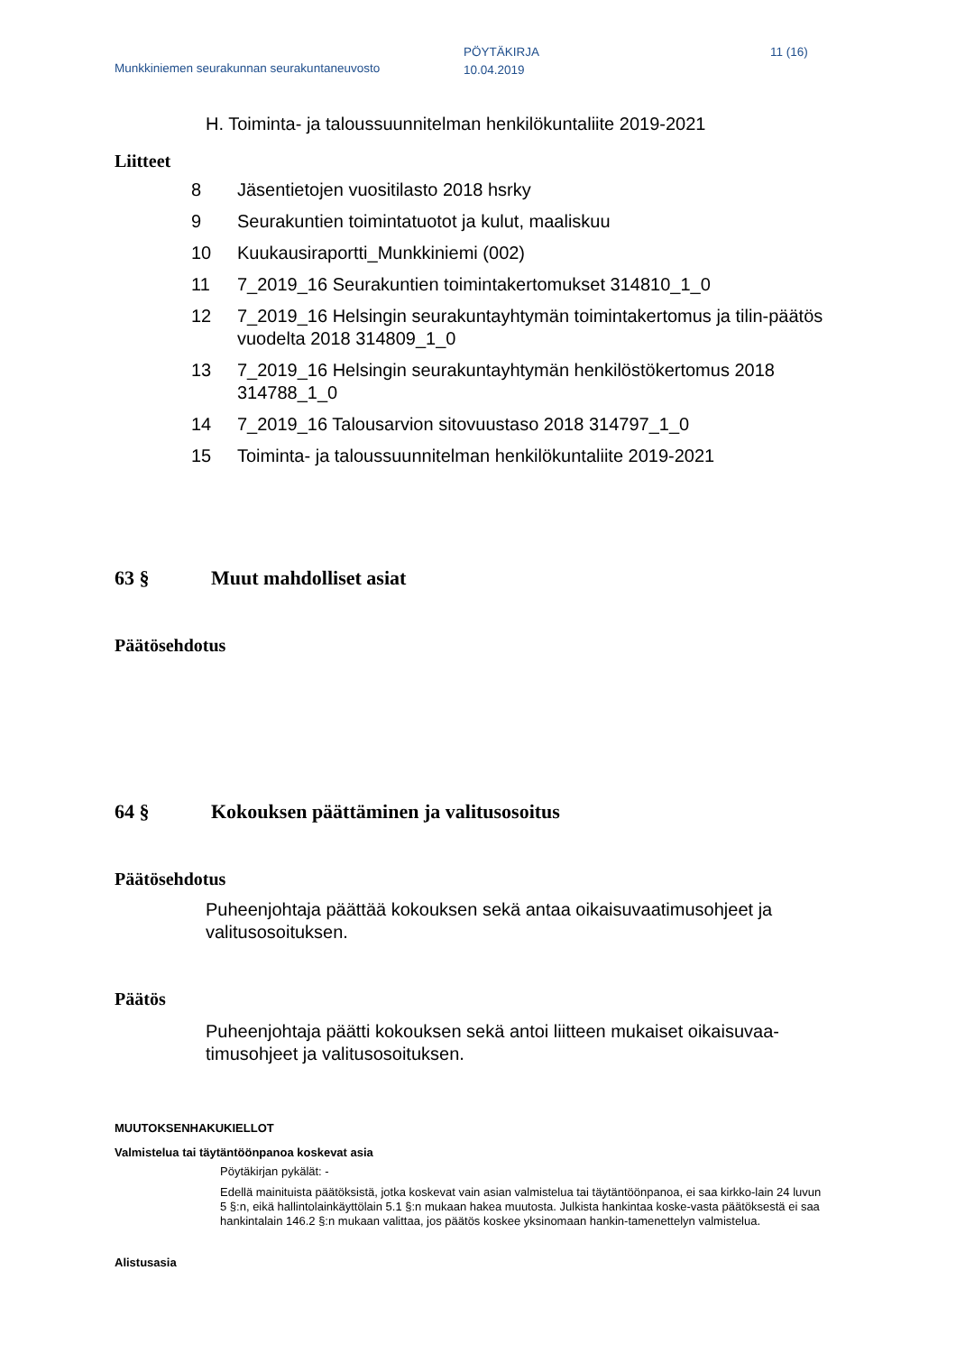Munkkiniemen seurakunnan seurakuntaneuvosto
PÖYTÄKIRJA
10.04.2019
11 (16)
H. Toiminta- ja taloussuunnitelman henkilökuntaliite 2019-2021
Liitteet
8 Jäsentietojen vuositilasto 2018 hsrky
9 Seurakuntien toimintatuotot ja kulut, maaliskuu
10 Kuukausiraportti_Munkkiniemi (002)
11 7_2019_16 Seurakuntien toimintakertomukset 314810_1_0
12 7_2019_16 Helsingin seurakuntayhtymän toimintakertomus ja tilin-päätös vuodelta 2018 314809_1_0
13 7_2019_16 Helsingin seurakuntayhtymän henkilöstökertomus 2018 314788_1_0
14 7_2019_16 Talousarvion sitovuustaso 2018 314797_1_0
15 Toiminta- ja taloussuunnitelman henkilökuntaliite 2019-2021
63 § Muut mahdolliset asiat
Päätösehdotus
64 § Kokouksen päättäminen ja valitusosoitus
Päätösehdotus
Puheenjohtaja päättää kokouksen sekä antaa oikaisuvaatimusohjeet ja valitusosoituksen.
Päätös
Puheenjohtaja päätti kokouksen sekä antoi liitteen mukaiset oikaisuvaa-timusohjeet ja valitusosoituksen.
MUUTOKSENHAKUKIELLOT
Valmistelua tai täytäntöönpanoa koskevat asia
Pöytäkirjan pykälät: -
Edellä mainituista päätöksistä, jotka koskevat vain asian valmistelua tai täytäntöönpanoa, ei saa kirkko-lain 24 luvun 5 §:n, eikä hallintolainkäyttölain 5.1 §:n mukaan hakea muutosta. Julkista hankintaa koske-vasta päätöksestä ei saa hankintalain 146.2 §:n mukaan valittaa, jos päätös koskee yksinomaan hankin-tamenettelyn valmistelua.
Alistusasia